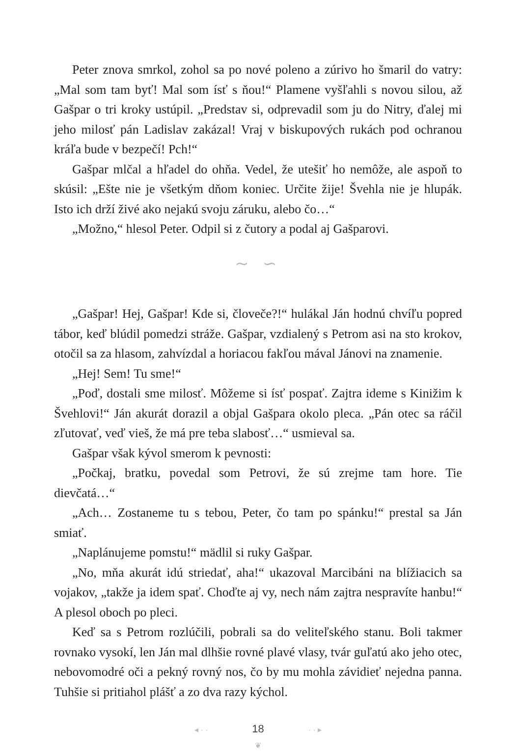Peter znova smrkol, zohol sa po nové poleno a zúrivo ho šmaril do vatry: „Mal som tam byť! Mal som ísť s ňou!“ Plamene vyšľahli s novou silou, až Gašpar o tri kroky ustúpil. „Predstav si, odprevadil som ju do Nitry, ďalej mi jeho milosť pán Ladislav zakázal! Vraj v biskupových rukách pod ochranou kráľa bude v bezpečí! Pch!“
Gašpar mlčal a hľadel do ohňa. Vedel, že utešiť ho nemôže, ale aspoň to skúsil: „Ešte nie je všetkým dňom koniec. Určite žije! Švehla nie je hlupák. Isto ich drží živé ako nejakú svoju záruku, alebo čo…“
„Možno,“ hlesol Peter. Odpil si z čutory a podal aj Gašparovi.
∼ ∽
„Gašpar! Hej, Gašpar! Kde si, človeče?!“ hulákal Ján hodnú chvíľu popred tábor, keď blúdil pomedzi stráže. Gašpar, vzdialený s Petrom asi na sto krokov, otočil sa za hlasom, zahvízdal a horiacou fakľou mával Jánovi na znamenie.
„Hej! Sem! Tu sme!“
„Poď, dostali sme milosť. Môžeme si ísť pospať. Zajtra ideme s Kinižim k Švehlovi!“ Ján akurát dorazil a objal Gašpara okolo pleca. „Pán otec sa ráčil zľutovať, veď vieš, že má pre teba slabosť…“ usmieval sa.
Gašpar však kývol smerom k pevnosti:
„Počkaj, bratku, povedal som Petrovi, že sú zrejme tam hore. Tie dievčatá…“
„Ach… Zostaneme tu s tebou, Peter, čo tam po spánku!“ prestal sa Ján smiať.
„Naplánujeme pomstu!“ mädlil si ruky Gašpar.
„No, mňa akurát idú striedať, aha!“ ukazoval Marcibáni na blížiacich sa vojakov, „takže ja idem spať. Choďte aj vy, nech nám zajtra nespravíte hanbu!“ A plesol oboch po pleci.
Keď sa s Petrom rozlúčili, pobrali sa do veliteľského stanu. Boli takmer rovnako vysokí, len Ján mal dlhšie rovné plavé vlasy, tvár guľatú ako jeho otec, nebovomodré oči a pekný rovný nos, čo by mu mohla závidieť nejedna panna. Tuhšie si pritiahol plášť a zo dva razy kýchol.
◂ · · 18 · · ▸
❦